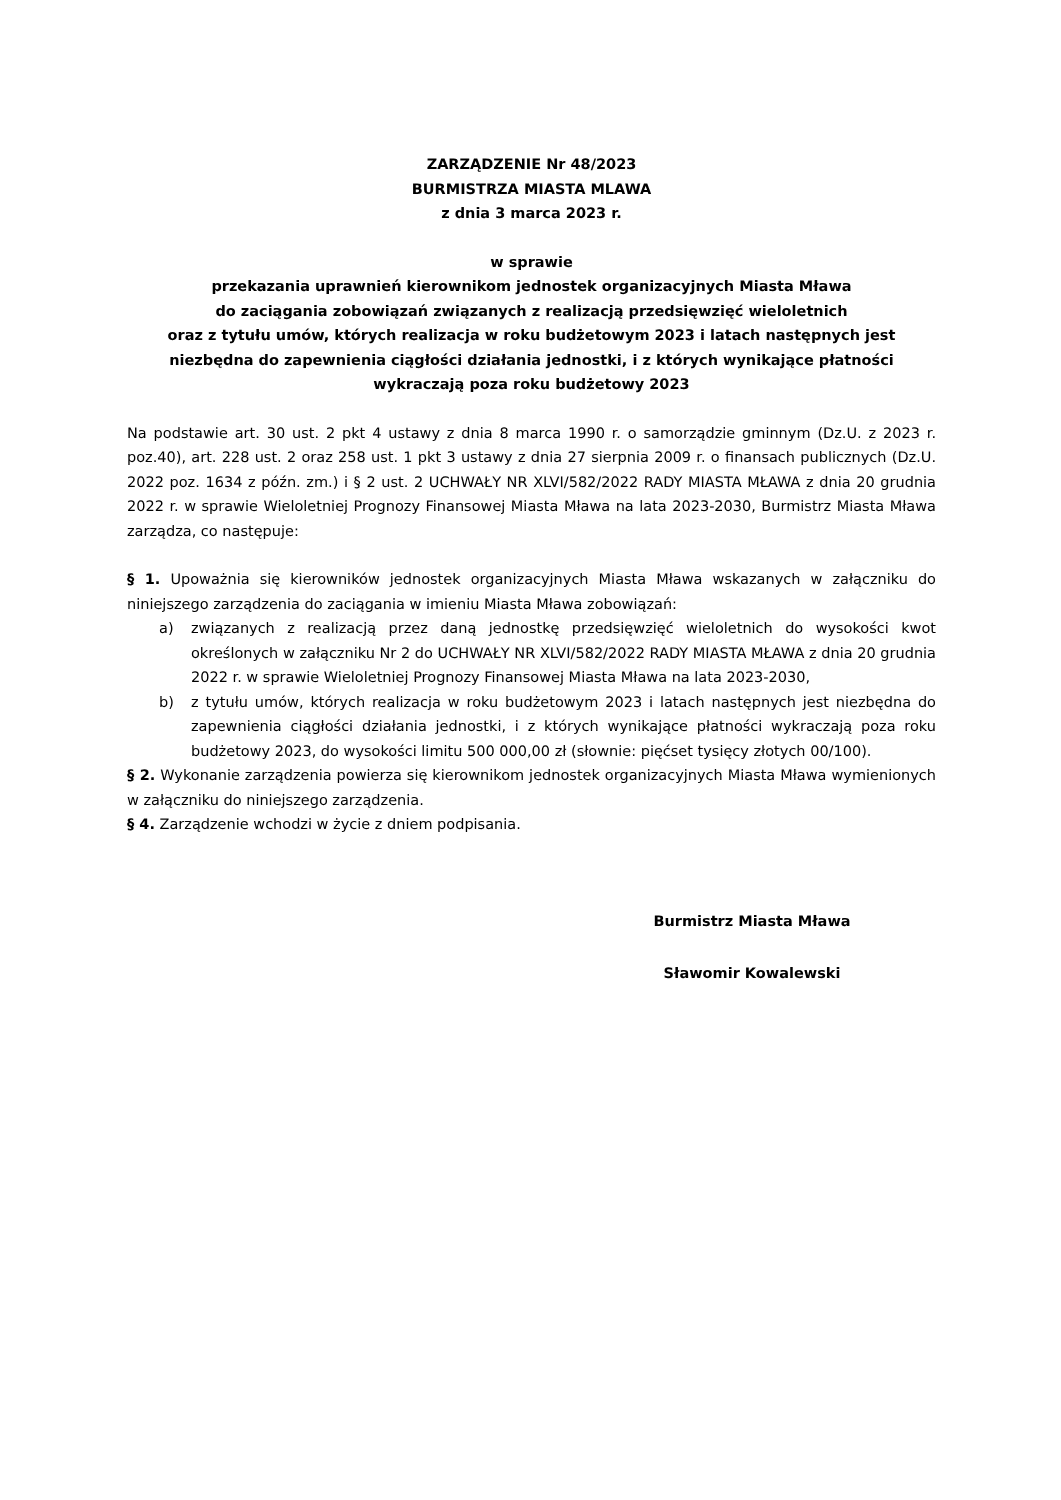ZARZĄDZENIE Nr 48/2023
BURMISTRZA MIASTA MLAWA
z dnia 3 marca 2023 r.
w sprawie
przekazania uprawnień kierownikom jednostek organizacyjnych Miasta Mława
do zaciągania zobowiązań związanych z realizacją przedsięwzięć wieloletnich
oraz z tytułu umów, których realizacja w roku budżetowym 2023 i latach następnych jest niezbędna do zapewnienia ciągłości działania jednostki, i z których wynikające płatności wykraczają poza roku budżetowy 2023
Na podstawie art. 30 ust. 2 pkt 4 ustawy z dnia 8 marca 1990 r. o samorządzie gminnym (Dz.U. z 2023 r. poz.40), art. 228 ust. 2 oraz 258 ust. 1 pkt 3 ustawy z dnia 27 sierpnia 2009 r. o finansach publicznych (Dz.U. 2022 poz. 1634 z późn. zm.) i § 2 ust. 2 UCHWAŁY NR XLVI/582/2022 RADY MIASTA MŁAWA z dnia 20 grudnia 2022 r. w sprawie Wieloletniej Prognozy Finansowej Miasta Mława na lata 2023-2030, Burmistrz Miasta Mława zarządza, co następuje:
§ 1. Upoważnia się kierowników jednostek organizacyjnych Miasta Mława wskazanych w załączniku do niniejszego zarządzenia do zaciągania w imieniu Miasta Mława zobowiązań:
a) związanych z realizacją przez daną jednostkę przedsięwzięć wieloletnich do wysokości kwot określonych w załączniku Nr 2 do UCHWAŁY NR XLVI/582/2022 RADY MIASTA MŁAWA z dnia 20 grudnia 2022 r. w sprawie Wieloletniej Prognozy Finansowej Miasta Mława na lata 2023-2030,
b) z tytułu umów, których realizacja w roku budżetowym 2023 i latach następnych jest niezbędna do zapewnienia ciągłości działania jednostki, i z których wynikające płatności wykraczają poza roku budżetowy 2023, do wysokości limitu 500 000,00 zł (słownie: pięćset tysięcy złotych 00/100).
§ 2. Wykonanie zarządzenia powierza się kierownikom jednostek organizacyjnych Miasta Mława wymienionych w załączniku do niniejszego zarządzenia.
§ 4. Zarządzenie wchodzi w życie z dniem podpisania.
Burmistrz Miasta Mława
Sławomir Kowalewski